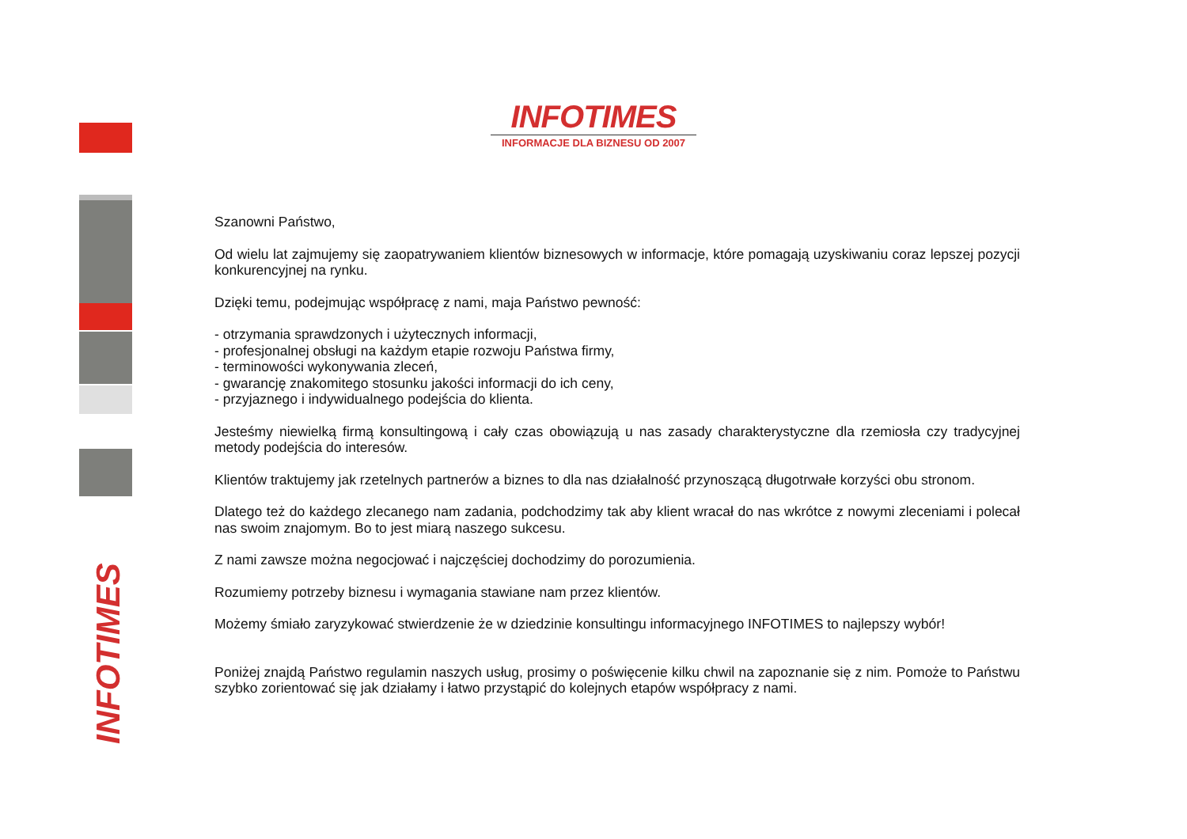INFOTIMES
INFOTIMES
INFORMACJE DLA BIZNESU OD 2007
Szanowni Państwo,
Od wielu lat zajmujemy się zaopatrywaniem klientów biznesowych w informacje, które pomagają uzyskiwaniu coraz lepszej pozycji konkurencyjnej na rynku.
Dzięki temu, podejmując współpracę z nami, maja Państwo pewność:
- otrzymania sprawdzonych i użytecznych informacji,
- profesjonalnej obsługi na każdym etapie rozwoju Państwa firmy,
- terminowości wykonywania zleceń,
- gwarancję znakomitego stosunku jakości informacji do ich ceny,
- przyjaznego i indywidualnego podejścia do klienta.
Jesteśmy niewielką firmą konsultingową i cały czas obowiązują u nas zasady charakterystyczne dla rzemiosła czy tradycyjnej metody podejścia do interesów.
Klientów traktujemy jak rzetelnych partnerów a biznes to dla nas działalność przynoszącą długotrwałe korzyści obu stronom.
Dlatego też do każdego zlecanego nam zadania, podchodzimy tak aby klient wracał do nas wkrótce z nowymi zleceniami i polecał nas swoim znajomym. Bo to jest miarą naszego sukcesu.
Z nami zawsze można negocjować i najczęściej dochodzimy do porozumienia.
Rozumiemy potrzeby biznesu i wymagania stawiane nam przez klientów.
Możemy śmiało zaryzykować stwierdzenie że w dziedzinie konsultingu informacyjnego INFOTIMES to najlepszy wybór!
Poniżej znajdą Państwo regulamin naszych usług, prosimy o poświęcenie kilku chwil na zapoznanie się z nim. Pomoże to Państwu szybko zorientować się jak działamy i łatwo przystąpić do kolejnych etapów współpracy z nami.